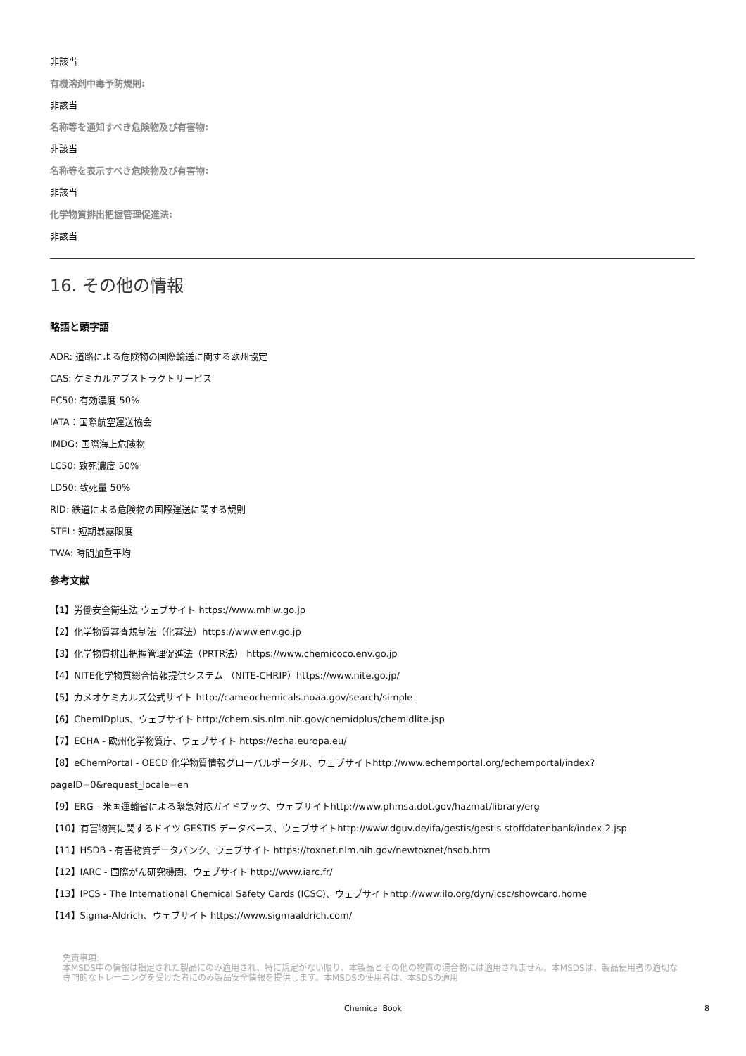非該当
有機溶剤中毒予防規則:
非該当
名称等を通知すべき危険物及び有害物:
非該当
名称等を表示すべき危険物及び有害物:
非該当
化学物質排出把握管理促進法:
非該当
16. その他の情報
略語と頭字語
ADR: 道路による危険物の国際輸送に関する欧州協定
CAS: ケミカルアブストラクトサービス
EC50: 有効濃度 50%
IATA：国際航空運送協会
IMDG: 国際海上危険物
LC50: 致死濃度 50%
LD50: 致死量 50%
RID: 鉄道による危険物の国際運送に関する規則
STEL: 短期暴露限度
TWA: 時間加重平均
参考文献
【1】労働安全衛生法 ウェブサイト https://www.mhlw.go.jp
【2】化学物質審査規制法（化審法）https://www.env.go.jp
【3】化学物質排出把握管理促進法（PRTR法） https://www.chemicoco.env.go.jp
【4】NITE化学物質総合情報提供システム （NITE-CHRIP）https://www.nite.go.jp/
【5】カメオケミカルズ公式サイト http://cameochemicals.noaa.gov/search/simple
【6】ChemIDplus、ウェブサイト http://chem.sis.nlm.nih.gov/chemidplus/chemidlite.jsp
【7】ECHA - 欧州化学物質庁、ウェブサイト https://echa.europa.eu/
【8】eChemPortal - OECD 化学物質情報グローバルポータル、ウェブサイトhttp://www.echemportal.org/echemportal/index?pageID=0&request_locale=en
【9】ERG - 米国運輸省による緊急対応ガイドブック、ウェブサイトhttp://www.phmsa.dot.gov/hazmat/library/erg
【10】有害物質に関するドイツ GESTIS データベース、ウェブサイトhttp://www.dguv.de/ifa/gestis/gestis-stoffdatenbank/index-2.jsp
【11】HSDB - 有害物質データバンク、ウェブサイト https://toxnet.nlm.nih.gov/newtoxnet/hsdb.htm
【12】IARC - 国際がん研究機関、ウェブサイト http://www.iarc.fr/
【13】IPCS - The International Chemical Safety Cards (ICSC)、ウェブサイトhttp://www.ilo.org/dyn/icsc/showcard.home
【14】Sigma-Aldrich、ウェブサイト https://www.sigmaaldrich.com/
免責事項:
本MSDS中の情報は指定された製品にのみ適用され、特に規定がない限り、本製品とその他の物質の混合物には適用されません。本MSDSは、製品使用者の適切な専門的なトレーニングを受けた者にのみ製品安全情報を提供します。本MSDSの使用者は、本SDSの適用
Chemical Book 8